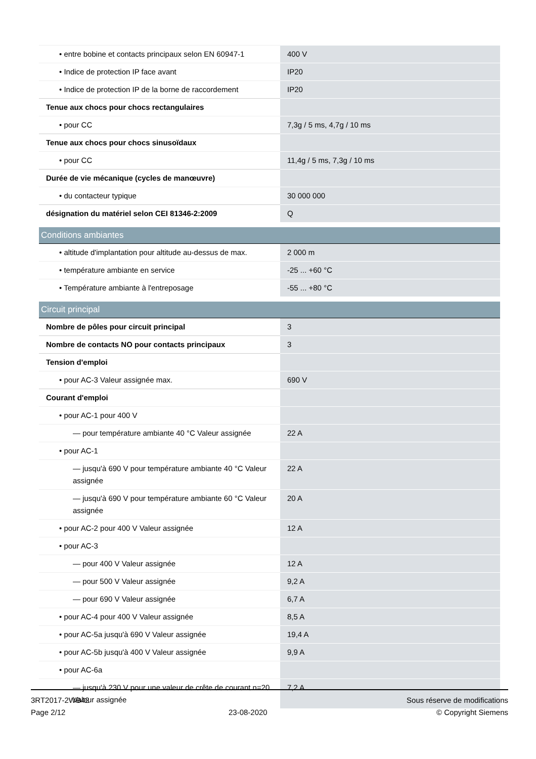| • entre bobine et contacts principaux selon EN 60947-1 | 400 V |
| • Indice de protection IP face avant | IP20 |
| • Indice de protection IP de la borne de raccordement | IP20 |
| Tenue aux chocs pour chocs rectangulaires | |
| • pour CC | 7,3g / 5 ms, 4,7g / 10 ms |
| Tenue aux chocs pour chocs sinusoïdaux | |
| • pour CC | 11,4g / 5 ms, 7,3g / 10 ms |
| Durée de vie mécanique (cycles de manœuvre) | |
| • du contacteur typique | 30 000 000 |
| désignation du matériel selon CEI 81346-2:2009 | Q |
| Conditions ambiantes | |
| • altitude d'implantation pour altitude au-dessus de max. | 2 000 m |
| • température ambiante en service | -25 ... +60 °C |
| • Température ambiante à l'entreposage | -55 ... +80 °C |
| Circuit principal | |
| Nombre de pôles pour circuit principal | 3 |
| Nombre de contacts NO pour contacts principaux | 3 |
| Tension d'emploi | |
| • pour AC-3 Valeur assignée max. | 690 V |
| Courant d'emploi | |
| • pour AC-1 pour 400 V | |
| — pour température ambiante 40 °C Valeur assignée | 22 A |
| • pour AC-1 | |
| — jusqu'à 690 V pour température ambiante 40 °C Valeur assignée | 22 A |
| — jusqu'à 690 V pour température ambiante 60 °C Valeur assignée | 20 A |
| • pour AC-2 pour 400 V Valeur assignée | 12 A |
| • pour AC-3 | |
| — pour 400 V Valeur assignée | 12 A |
| — pour 500 V Valeur assignée | 9,2 A |
| — pour 690 V Valeur assignée | 6,7 A |
| • pour AC-4 pour 400 V Valeur assignée | 8,5 A |
| • pour AC-5a jusqu'à 690 V Valeur assignée | 19,4 A |
| • pour AC-5b jusqu'à 400 V Valeur assignée | 9,9 A |
| • pour AC-6a | |
| — jusqu'à 230 V pour une valeur de crête de courant n=20 Valeur assignée | 7,2 A |
3RT2017-2WB42
Page 2/12
23-08-2020
Sous réserve de modifications
© Copyright Siemens